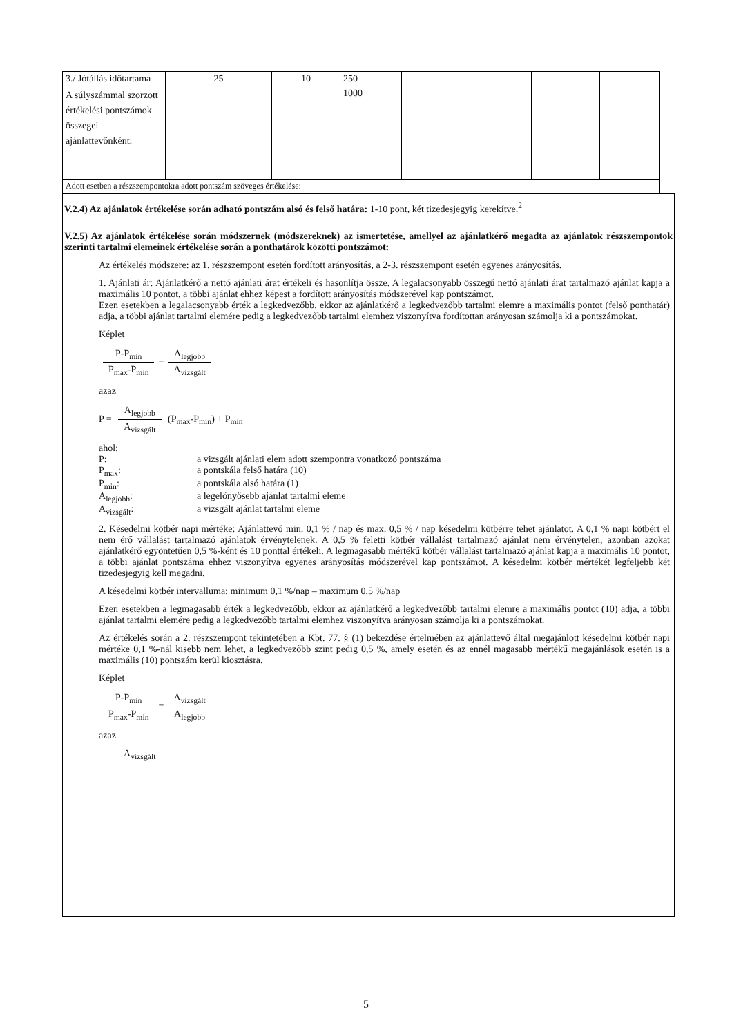| 3./ Jótállás időtartama | 25 | 10 | 250 | | | | |
| A súlyszámmal szorzott értékelési pontszámok összegei ajánlattevőnként: | | | 1000 | | | | |
| Adott esetben a részszempontokra adott pontszám szöveges értékelése: | | | | | | | |
V.2.4) Az ajánlatok értékelése során adható pontszám alsó és felső határa: 1-10 pont, két tizedesjegyig kerekítve.<sup>2</sup>
V.2.5) Az ajánlatok értékelése során módszernek (módszereknek) az ismertetése, amellyel az ajánlatkérő megadta az ajánlatok részszempontok szerinti tartalmi elemeinek értékelése során a ponthatárok közötti pontszámot:
Az értékelés módszere: az 1. részszempont esetén fordított arányosítás, a 2-3. részszempont esetén egyenes arányosítás.
1. Ajánlati ár: Ajánlatkérő a nettó ajánlati árat értékeli és hasonlítja össze. A legalacsonyabb összegű nettó ajánlati árat tartalmazó ajánlat kapja a maximális 10 pontot, a többi ajánlat ehhez képest a fordított arányosítás módszerével kap pontszámot.
Ezen esetekben a legalacsonyabb érték a legkedvezőbb, ekkor az ajánlatkérő a legkedvezőbb tartalmi elemre a maximális pontot (felső ponthatár) adja, a többi ajánlat tartalmi elemére pedig a legkedvezőbb tartalmi elemhez viszonyítva fordítottan arányosan számolja ki a pontszámokat.
Képlet
P-P<sub>min</sub> P<sub>max</sub>-P<sub>min</sub> = A<sub>legjobb</sub> A<sub>vizsgált</sub>
azaz
P = A<sub>legjobb</sub> A<sub>vizsgált</sub> (P<sub>max</sub>-P<sub>min</sub>) + P<sub>min</sub>
ahol:
| P: | a vizsgált ajánlati elem adott szempontra vonatkozó pontszáma |
| P<sub>max</sub>: | a pontskála felső határa (10) |
| P<sub>min</sub>: | a pontskála alsó határa (1) |
| A<sub>legjobb</sub>: | a legelőnyösebb ajánlat tartalmi eleme |
| A<sub>vizsgált</sub>: | a vizsgált ajánlat tartalmi eleme |
2. Késedelmi kötbér napi mértéke: Ajánlattevő min. 0,1 % / nap és max. 0,5 % / nap késedelmi kötbérre tehet ajánlatot. A 0,1 % napi kötbért el nem érő vállalást tartalmazó ajánlatok érvénytelenek. A 0,5 % feletti kötbér vállalást tartalmazó ajánlat nem érvénytelen, azonban azokat ajánlatkérő egyöntetűen 0,5 %-ként és 10 ponttal értékeli. A legmagasabb mértékű kötbér vállalást tartalmazó ajánlat kapja a maximális 10 pontot, a többi ajánlat pontszáma ehhez viszonyítva egyenes arányosítás módszerével kap pontszámot. A késedelmi kötbér mértékét legfeljebb két tizedesjegyig kell megadni.
A késedelmi kötbér intervalluma: minimum 0,1 %/nap – maximum 0,5 %/nap
Ezen esetekben a legmagasabb érték a legkedvezőbb, ekkor az ajánlatkérő a legkedvezőbb tartalmi elemre a maximális pontot (10) adja, a többi ajánlat tartalmi elemére pedig a legkedvezőbb tartalmi elemhez viszonyítva arányosan számolja ki a pontszámokat.
Az értékelés során a 2. részszempont tekintetében a Kbt. 77. § (1) bekezdése értelmében az ajánlattevő által megajánlott késedelmi kötbér napi mértéke 0,1 %-nál kisebb nem lehet, a legkedvezőbb szint pedig 0,5 %, amely esetén és az ennél magasabb mértékű megajánlások esetén is a maximális (10) pontszám kerül kiosztásra.
Képlet
P-P<sub>min</sub> P<sub>max</sub>-P<sub>min</sub> = A<sub>vizsgált</sub> A<sub>legjobb</sub>
azaz
A<sub>vizsgált</sub>
5